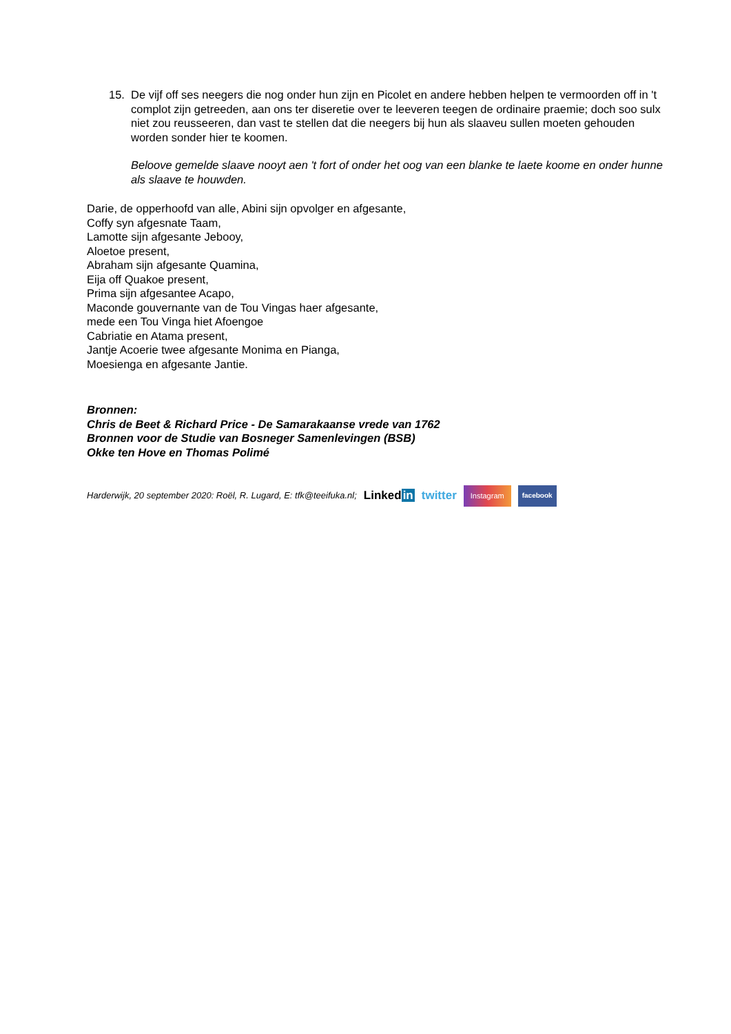15. De vijf off ses neegers die nog onder hun zijn en Picolet en andere hebben helpen te vermoorden off in 't complot zijn getreeden, aan ons ter diseretie over te leeveren teegen de ordinaire praemie; doch soo sulx niet zou reusseeren, dan vast te stellen dat die neegers bij hun als slaaveu sullen moeten gehouden worden sonder hier te koomen.
Beloove gemelde slaave nooyt aen 't fort of onder het oog van een blanke te laete koome en onder hunne als slaave te houwden.
Darie, de opperhoofd van alle, Abini sijn opvolger en afgesante,
Coffy syn afgesnate Taam,
Lamotte sijn afgesante Jebooy,
Aloetoe present,
Abraham sijn afgesante Quamina,
Eija off Quakoe present,
Prima sijn afgesantee Acapo,
Maconde gouvernante van de Tou Vingas haer afgesante,
mede een Tou Vinga hiet Afoengoe
Cabriatie en Atama present,
Jantje Acoerie twee afgesante Monima en Pianga,
Moesienga en afgesante Jantie.
Bronnen:
Chris de Beet & Richard Price - De Samarakaanse vrede van 1762
Bronnen voor de Studie van Bosneger Samenlevingen (BSB)
Okke ten Hove en Thomas Polimé
Harderwijk, 20 september 2020: Roël, R. Lugard, E: tfk@teeifuka.nl; Linkedin twitter Instagram facebook